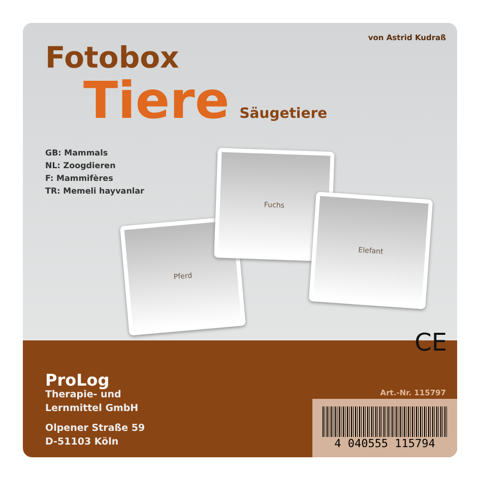von Astrid Kudraß
Fotobox
Tiere Säugetiere
GB: Mammals
NL: Zoogdieren
F: Mammifères
TR: Memeli hayvanlar
Pferd
Fuchs
Elefant
CE
ProLog
Therapie- und
Lernmittel GmbH
Olpener Straße 59
D-51103 Köln
Art.-Nr. 115797
4 040555 115794